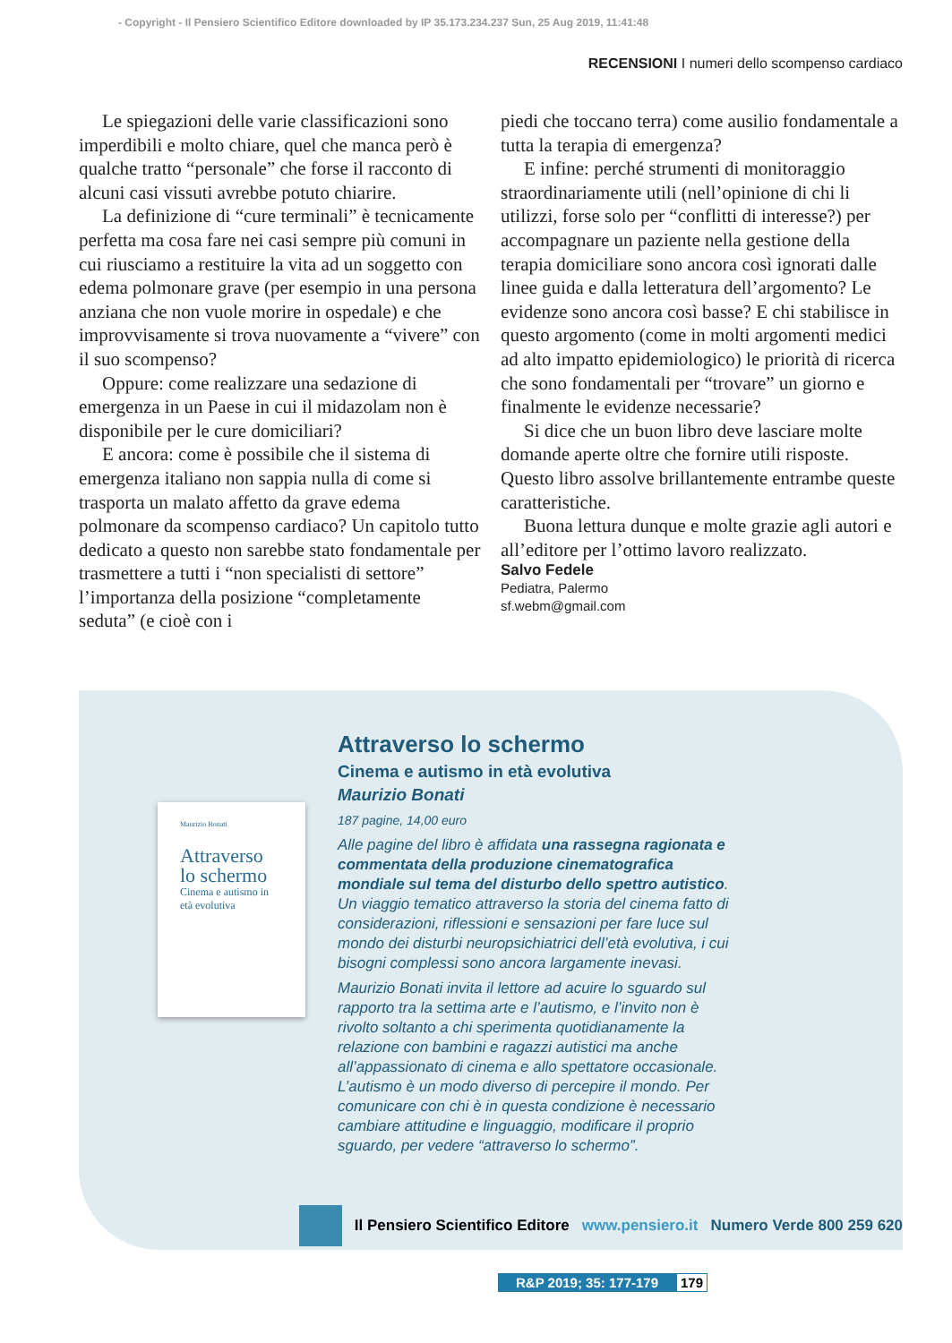- Copyright - Il Pensiero Scientifico Editore downloaded by IP 35.173.234.237 Sun, 25 Aug 2019, 11:41:48
RECENSIONI I numeri dello scompenso cardiaco
Le spiegazioni delle varie classificazioni sono imperdibili e molto chiare, quel che manca però è qualche tratto “personale” che forse il racconto di alcuni casi vissuti avrebbe potuto chiarire.
La definizione di “cure terminali” è tecnicamente perfetta ma cosa fare nei casi sempre più comuni in cui riusciamo a restituire la vita ad un soggetto con edema polmonare grave (per esempio in una persona anziana che non vuole morire in ospedale) e che improvvisamente si trova nuovamente a “vivere” con il suo scompenso?
Oppure: come realizzare una sedazione di emergenza in un Paese in cui il midazolam non è disponibile per le cure domiciliari?
E ancora: come è possibile che il sistema di emergenza italiano non sappia nulla di come si trasporta un malato affetto da grave edema polmonare da scompenso cardiaco? Un capitolo tutto dedicato a questo non sarebbe stato fondamentale per trasmettere a tutti i “non specialisti di settore” l’importanza della posizione “completamente seduta” (e cioè con i
piedi che toccano terra) come ausilio fondamentale a tutta la terapia di emergenza?
E infine: perché strumenti di monitoraggio straordinariamente utili (nell’opinione di chi li utilizzi, forse solo per “conflitti di interesse?) per accompagnare un paziente nella gestione della terapia domiciliare sono ancora così ignorati dalle linee guida e dalla letteratura dell’argomento? Le evidenze sono ancora così basse? E chi stabilisce in questo argomento (come in molti argomenti medici ad alto impatto epidemiologico) le priorità di ricerca che sono fondamentali per “trovare” un giorno e finalmente le evidenze necessarie?
Si dice che un buon libro deve lasciare molte domande aperte oltre che fornire utili risposte. Questo libro assolve brillantemente entrambe queste caratteristiche.
Buona lettura dunque e molte grazie agli autori e all’editore per l’ottimo lavoro realizzato.
Salvo Fedele
Pediatra, Palermo
sf.webm@gmail.com
Maurizio Bonati
Attraverso lo schermo
Cinema e autismo in età evolutiva
Attraverso lo schermo
Cinema e autismo in età evolutiva
Maurizio Bonati
187 pagine, 14,00 euro
Alle pagine del libro è affidata una rassegna ragionata e commentata della produzione cinematografica mondiale sul tema del disturbo dello spettro autistico. Un viaggio tematico attraverso la storia del cinema fatto di considerazioni, riflessioni e sensazioni per fare luce sul mondo dei disturbi neuropsichiatrici dell’età evolutiva, i cui bisogni complessi sono ancora largamente inevasi.
Maurizio Bonati invita il lettore ad acuire lo sguardo sul rapporto tra la settima arte e l’autismo, e l’invito non è rivolto soltanto a chi sperimenta quotidianamente la relazione con bambini e ragazzi autistici ma anche all’appassionato di cinema e allo spettatore occasionale. L’autismo è un modo diverso di percepire il mondo. Per comunicare con chi è in questa condizione è necessario cambiare attitudine e linguaggio, modificare il proprio sguardo, per vedere “attraverso lo schermo”.
Il Pensiero Scientifico Editore www.pensiero.it Numero Verde 800 259 620
R&P 2019; 35: 177-179 179